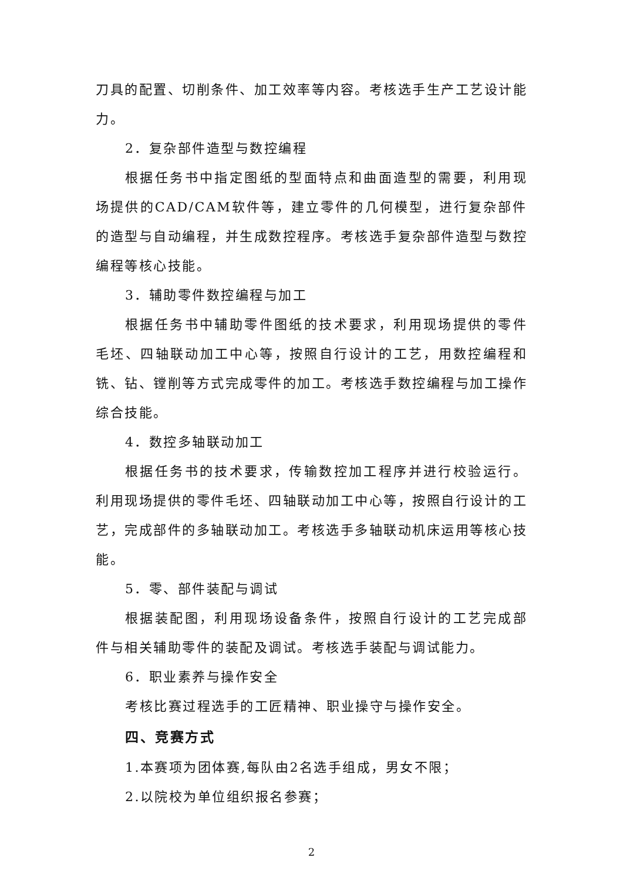刀具的配置、切削条件、加工效率等内容。考核选手生产工艺设计能力。
2．复杂部件造型与数控编程
根据任务书中指定图纸的型面特点和曲面造型的需要，利用现场提供的CAD/CAM软件等，建立零件的几何模型，进行复杂部件的造型与自动编程，并生成数控程序。考核选手复杂部件造型与数控编程等核心技能。
3．辅助零件数控编程与加工
根据任务书中辅助零件图纸的技术要求，利用现场提供的零件毛坯、四轴联动加工中心等，按照自行设计的工艺，用数控编程和铣、钻、镗削等方式完成零件的加工。考核选手数控编程与加工操作综合技能。
4．数控多轴联动加工
根据任务书的技术要求，传输数控加工程序并进行校验运行。利用现场提供的零件毛坯、四轴联动加工中心等，按照自行设计的工艺，完成部件的多轴联动加工。考核选手多轴联动机床运用等核心技能。
5．零、部件装配与调试
根据装配图，利用现场设备条件，按照自行设计的工艺完成部件与相关辅助零件的装配及调试。考核选手装配与调试能力。
6．职业素养与操作安全
考核比赛过程选手的工匠精神、职业操守与操作安全。
四、竞赛方式
1.本赛项为团体赛,每队由2名选手组成，男女不限；
2.以院校为单位组织报名参赛；
2